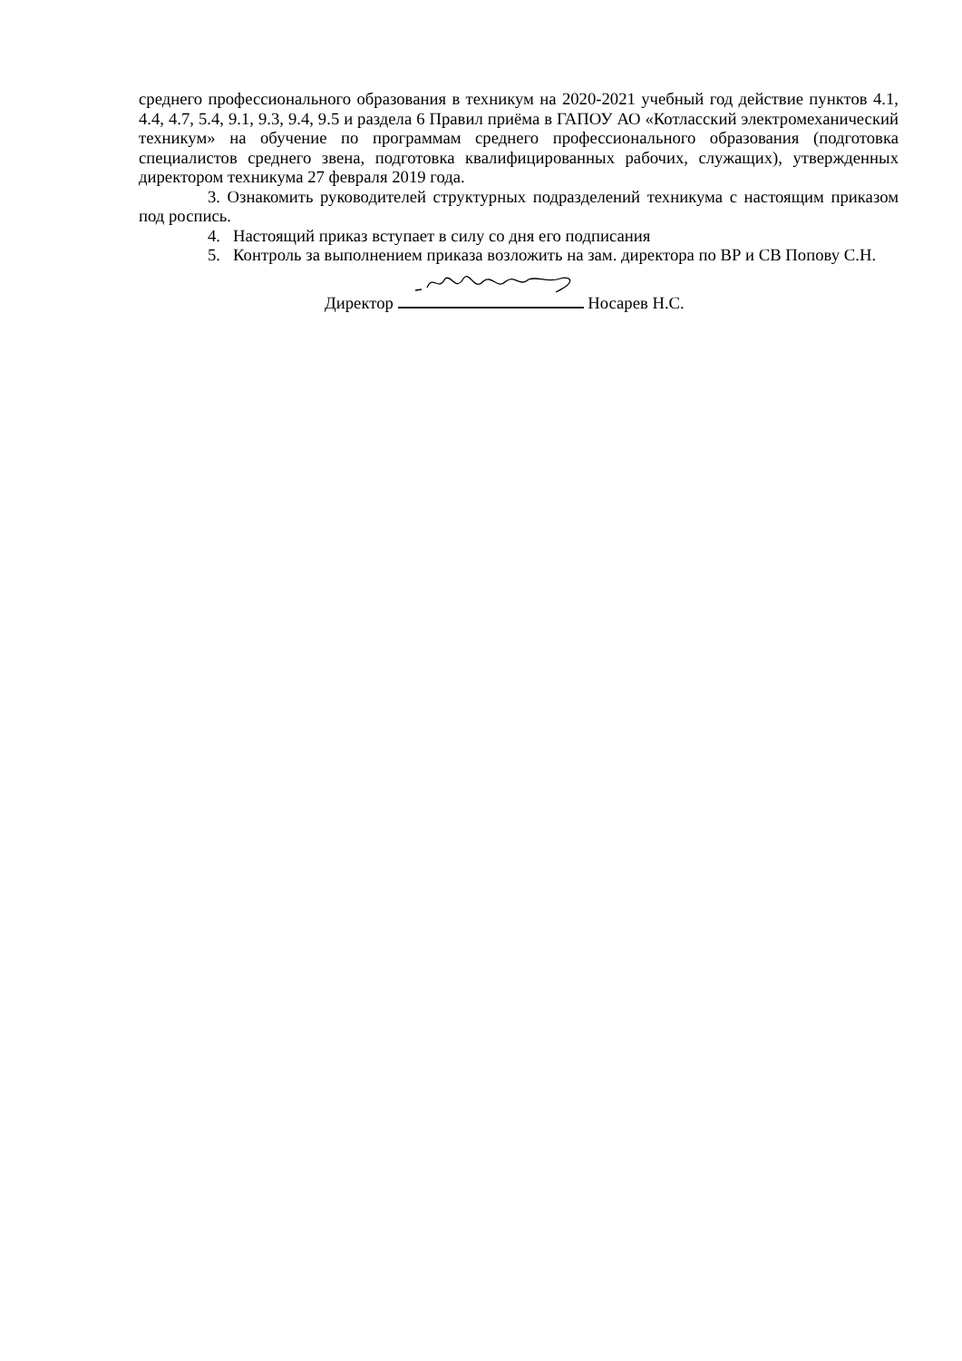среднего профессионального образования в техникум на 2020-2021 учебный год действие пунктов 4.1, 4.4, 4.7, 5.4, 9.1, 9.3, 9.4, 9.5 и раздела 6 Правил приёма в ГАПОУ АО «Котласский электромеханический техникум» на обучение по программам среднего профессионального образования (подготовка специалистов среднего звена, подготовка квалифицированных рабочих, служащих), утвержденных директором техникума 27 февраля 2019 года.
3. Ознакомить руководителей структурных подразделений техникума с настоящим приказом под роспись.
4. Настоящий приказ вступает в силу со дня его подписания
5. Контроль за выполнением приказа возложить на зам. директора по ВР и СВ Попову С.Н.
Директор Носарев Н.С.